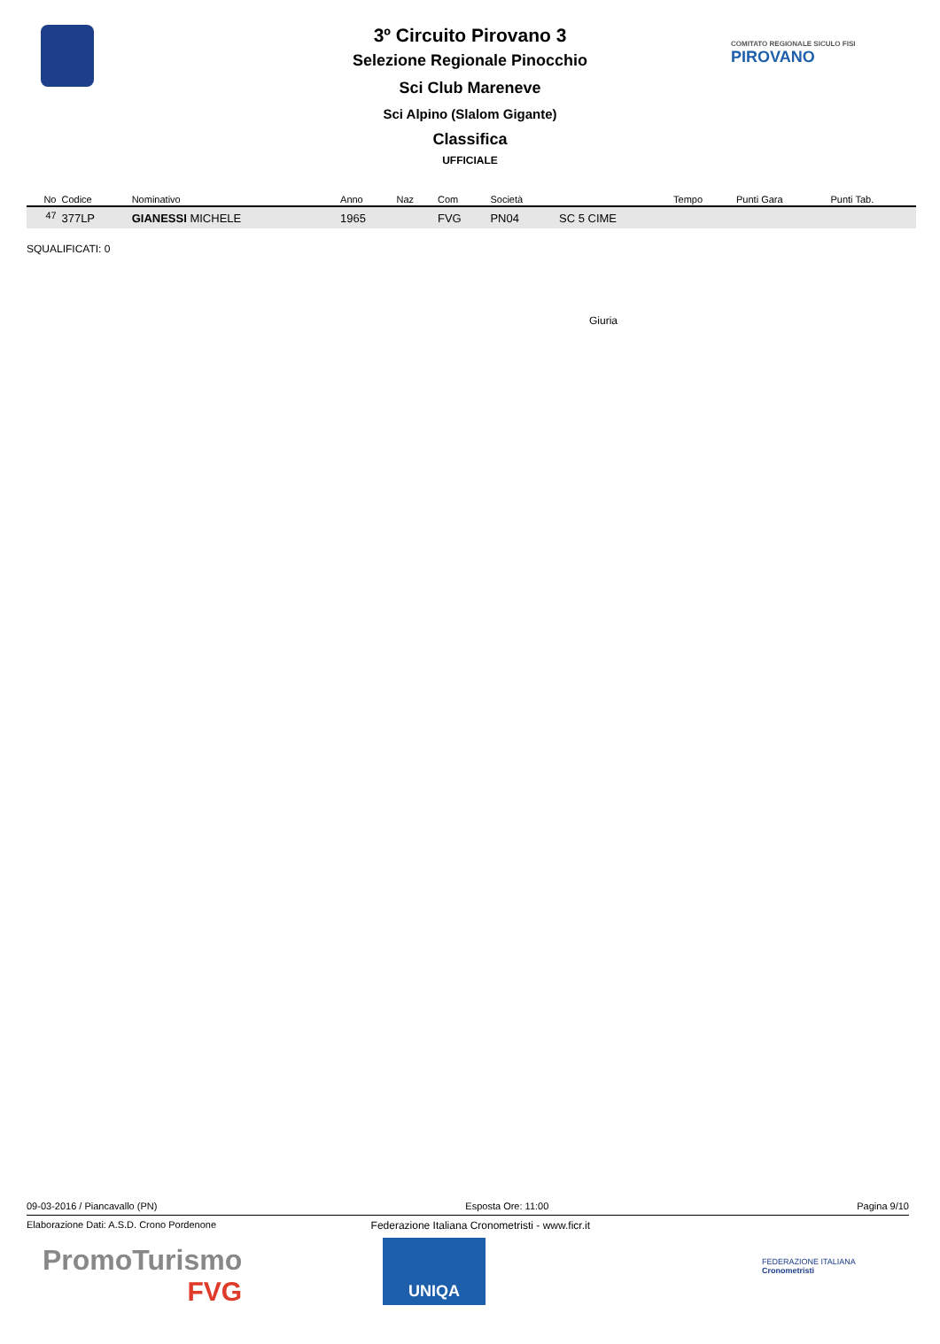3º Circuito Pirovano 3
Selezione Regionale Pinocchio
Sci Club Mareneve
Sci Alpino (Slalom Gigante)
Classifica
UFFICIALE
COMITATO REGIONALE SICULO FISI
PIROVANO
| No | Codice | Nominativo | Anno | Naz | Com | Società | | Tempo | Punti Gara | Punti Tab. |
| --- | --- | --- | --- | --- | --- | --- | --- | --- | --- | --- |
| <sup>47</sup> | 377LP | GIANESSI MICHELE | 1965 | | FVG | PN04 | SC 5 CIME | | | |
SQUALIFICATI: 0
Giuria
09-03-2016 / Piancavallo (PN) Esposta Ore: 11:00 Pagina 9/10
Elaborazione Dati: A.S.D. Crono Pordenone Federazione Italiana Cronometristi - www.ficr.it
PromoTurismo
FVG
UNIQA
FEDERAZIONE ITALIANA
Cronometristi